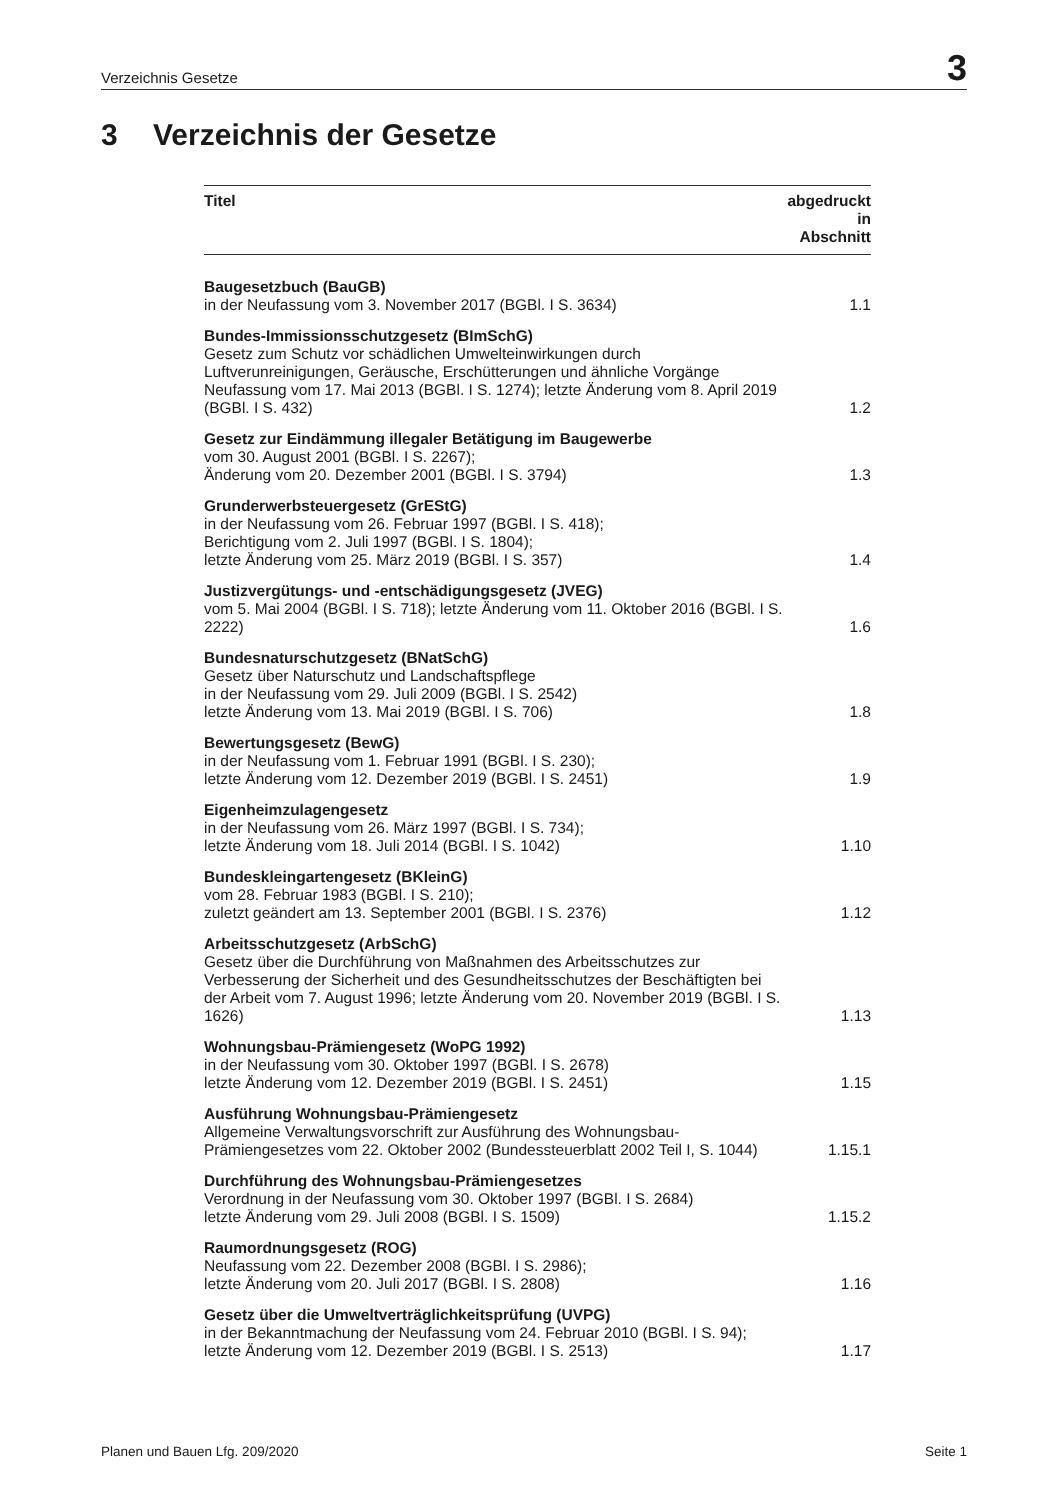Verzeichnis Gesetze 3
3 Verzeichnis der Gesetze
| Titel | abgedruckt in Abschnitt |
| --- | --- |
| Baugesetzbuch (BauGB) in der Neufassung vom 3. November 2017 (BGBl. I S. 3634) | 1.1 |
| Bundes-Immissionsschutzgesetz (BImSchG) Gesetz zum Schutz vor schädlichen Umwelteinwirkungen durch Luftverunreinigungen, Geräusche, Erschütterungen und ähnliche Vorgänge Neufassung vom 17. Mai 2013 (BGBl. I S. 1274); letzte Änderung vom 8. April 2019 (BGBl. I S. 432) | 1.2 |
| Gesetz zur Eindämmung illegaler Betätigung im Baugewerbe vom 30. August 2001 (BGBl. I S. 2267); Änderung vom 20. Dezember 2001 (BGBl. I S. 3794) | 1.3 |
| Grunderwerbsteuergesetz (GrEStG) in der Neufassung vom 26. Februar 1997 (BGBl. I S. 418); Berichtigung vom 2. Juli 1997 (BGBl. I S. 1804); letzte Änderung vom 25. März 2019 (BGBl. I S. 357) | 1.4 |
| Justizvergütungs- und -entschädigungsgesetz (JVEG) vom 5. Mai 2004 (BGBl. I S. 718); letzte Änderung vom 11. Oktober 2016 (BGBl. I S. 2222) | 1.6 |
| Bundesnaturschutzgesetz (BNatSchG) Gesetz über Naturschutz und Landschaftspflege in der Neufassung vom 29. Juli 2009 (BGBl. I S. 2542) letzte Änderung vom 13. Mai 2019 (BGBl. I S. 706) | 1.8 |
| Bewertungsgesetz (BewG) in der Neufassung vom 1. Februar 1991 (BGBl. I S. 230); letzte Änderung vom 12. Dezember 2019 (BGBl. I S. 2451) | 1.9 |
| Eigenheimzulagengesetz in der Neufassung vom 26. März 1997 (BGBl. I S. 734); letzte Änderung vom 18. Juli 2014 (BGBl. I S. 1042) | 1.10 |
| Bundeskleingartengesetz (BKleinG) vom 28. Februar 1983 (BGBl. I S. 210); zuletzt geändert am 13. September 2001 (BGBl. I S. 2376) | 1.12 |
| Arbeitsschutzgesetz (ArbSchG) Gesetz über die Durchführung von Maßnahmen des Arbeitsschutzes zur Verbesserung der Sicherheit und des Gesundheitsschutzes der Beschäftigten bei der Arbeit vom 7. August 1996; letzte Änderung vom 20. November 2019 (BGBl. I S. 1626) | 1.13 |
| Wohnungsbau-Prämiengesetz (WoPG 1992) in der Neufassung vom 30. Oktober 1997 (BGBl. I S. 2678) letzte Änderung vom 12. Dezember 2019 (BGBl. I S. 2451) | 1.15 |
| Ausführung Wohnungsbau-Prämiengesetz Allgemeine Verwaltungsvorschrift zur Ausführung des Wohnungsbau-Prämiengesetzes vom 22. Oktober 2002 (Bundessteuerblatt 2002 Teil I, S. 1044) | 1.15.1 |
| Durchführung des Wohnungsbau-Prämiengesetzes Verordnung in der Neufassung vom 30. Oktober 1997 (BGBl. I S. 2684) letzte Änderung vom 29. Juli 2008 (BGBl. I S. 1509) | 1.15.2 |
| Raumordnungsgesetz (ROG) Neufassung vom 22. Dezember 2008 (BGBl. I S. 2986); letzte Änderung vom 20. Juli 2017 (BGBl. I S. 2808) | 1.16 |
| Gesetz über die Umweltverträglichkeitsprüfung (UVPG) in der Bekanntmachung der Neufassung vom 24. Februar 2010 (BGBl. I S. 94); letzte Änderung vom 12. Dezember 2019 (BGBl. I S. 2513) | 1.17 |
Planen und Bauen Lfg. 209/2020 Seite 1